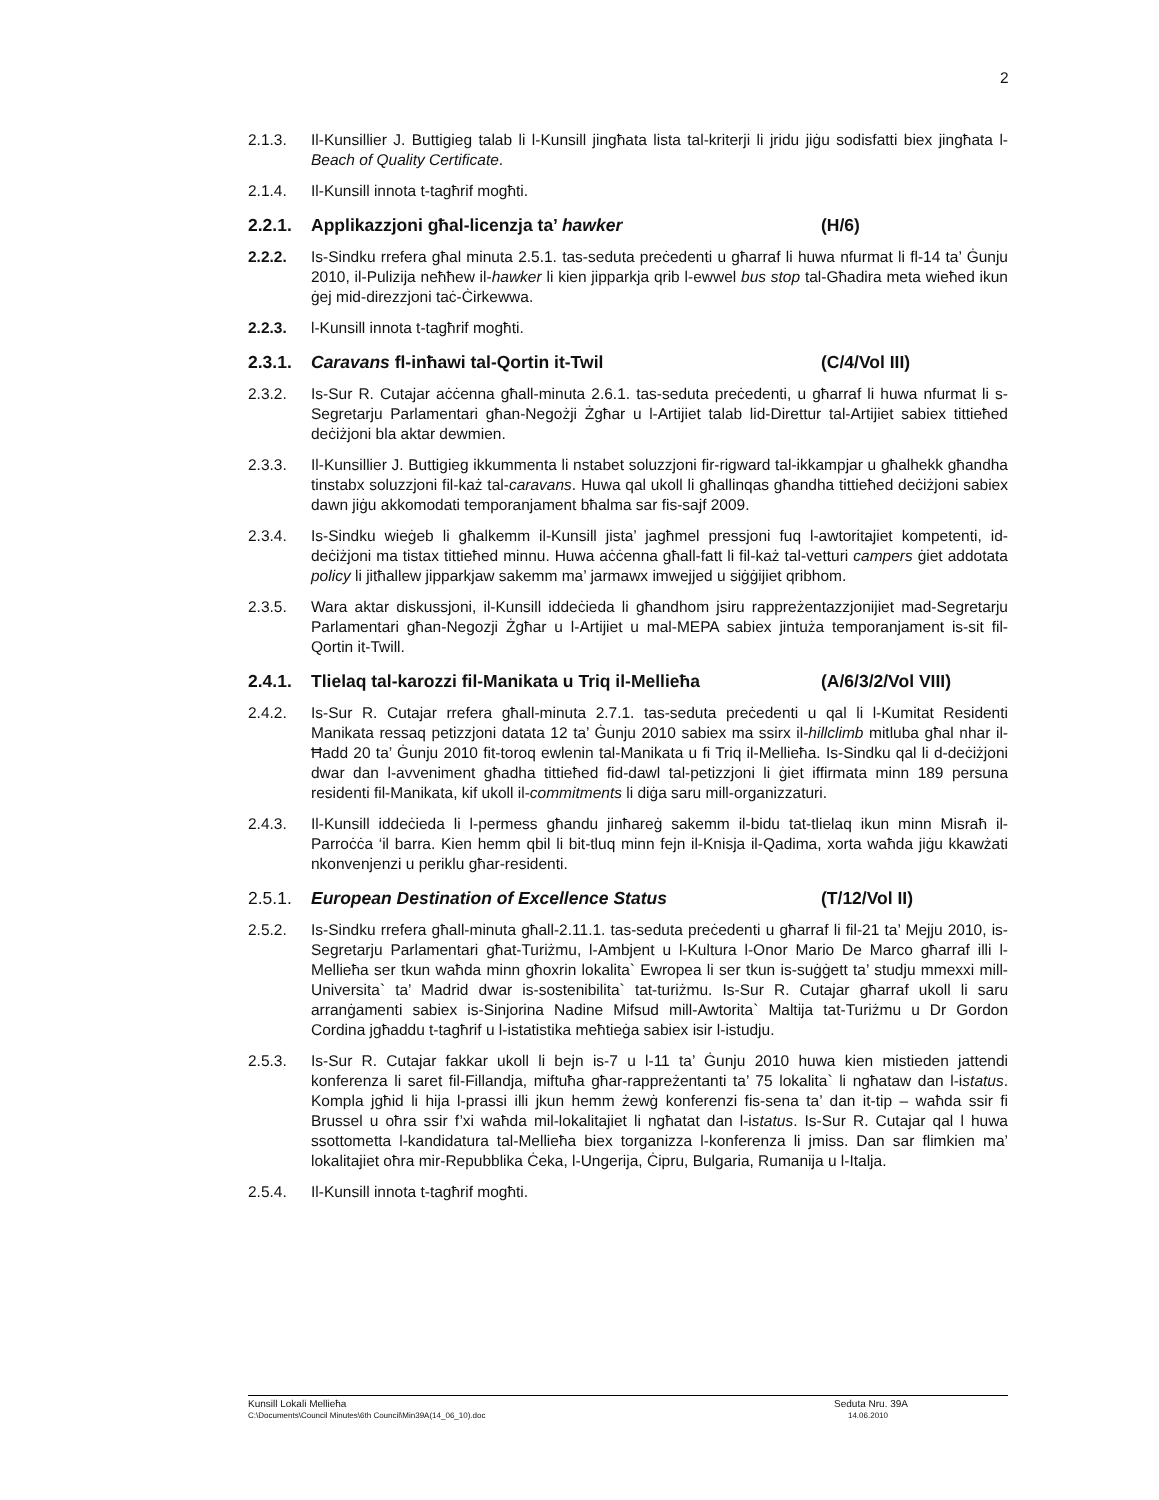2
2.1.3. Il-Kunsillier J. Buttigieg talab li l-Kunsill jingħata lista tal-kriterji li jridu jiġu sodisfatti biex jingħata l-Beach of Quality Certificate.
2.1.4. Il-Kunsill innota t-tagħrif mogħti.
2.2.1. Applikazzjoni għal-licenzja ta’ hawker (H/6)
2.2.2. Is-Sindku rrefera għal minuta 2.5.1. tas-seduta preċedenti u għarraf li huwa nfurmat li fl-14 ta’ Ġunju 2010, il-Pulizija neħħew il-hawker li kien jipparkja qrib l-ewwel bus stop tal-Għadira meta wieħed ikun ġej mid-direzzjoni taċ-Ċirkewwa.
2.2.3. l-Kunsill innota t-tagħrif mogħti.
2.3.1. Caravans fl-inħawi tal-Qortin it-Twil (C/4/Vol III)
2.3.2. Is-Sur R. Cutajar aċċenna għall-minuta 2.6.1. tas-seduta preċedenti, u għarraf li huwa nfurmat li s-Segretarju Parlamentari għan-Negożji Żgħar u l-Artijiet talab lid-Direttur tal-Artijiet sabiex tittieħed deċiżjoni bla aktar dewmien.
2.3.3. Il-Kunsillier J. Buttigieg ikkummenta li nstabet soluzzjoni fir-rigward tal-ikkampjar u għalhekk għandha tinstabx soluzzjoni fil-każ tal-caravans. Huwa qal ukoll li għallinqas għandha tittieħed deċiżjoni sabiex dawn jiġu akkomodati temporanjament bħalma sar fis-sajf 2009.
2.3.4. Is-Sindku wieġeb li għalkemm il-Kunsill jista’ jagħmel pressjoni fuq l-awtoritajiet kompetenti, id-deċiżjoni ma tistax tittieħed minnu. Huwa aċċenna għall-fatt li fil-każ tal-vetturi campers ġiet addotata policy li jitħallew jipparkjaw sakemm ma’ jarmawx imwejjed u siġġijiet qribhom.
2.3.5. Wara aktar diskussjoni, il-Kunsill iddeċieda li għandhom jsiru rappreżentazzjonijiet mad-Segretarju Parlamentari għan-Negozji Żgħar u l-Artijiet u mal-MEPA sabiex jintuża temporanjament is-sit fil-Qortin it-Twill.
2.4.1. Tlielaq tal-karozzi fil-Manikata u Triq il-Mellieħa
(A/6/3/2/Vol VIII)
2.4.2. Is-Sur R. Cutajar rrefera għall-minuta 2.7.1. tas-seduta preċedenti u qal li l-Kumitat Residenti Manikata ressaq petizzjoni datata 12 ta’ Ġunju 2010 sabiex ma ssirx il-hillclimb mitluba għal nhar il-Ħadd 20 ta’ Ġunju 2010 fit-toroq ewlenin tal-Manikata u fi Triq il-Mellieħa. Is-Sindku qal li d-deċiżjoni dwar dan l-avveniment għadha tittieħed fid-dawl tal-petizzjoni li ġiet iffirmata minn 189 persuna residenti fil-Manikata, kif ukoll il-commitments li diġa saru mill-organizzaturi.
2.4.3. Il-Kunsill iddeċieda li l-permess għandu jinħareġ sakemm il-bidu tat-tlielaq ikun minn Misraħ il-Parroċċa ‘il barra. Kien hemm qbil li bit-tluq minn fejn il-Knisja il-Qadima, xorta waħda jiġu kkawżati nkonvenjenzi u periklu għar-residenti.
2.5.1. European Destination of Excellence Status (T/12/Vol II)
2.5.2. Is-Sindku rrefera għall-minuta għall-2.11.1. tas-seduta preċedenti u għarraf li fil-21 ta’ Mejju 2010, is-Segretarju Parlamentari għat-Turiżmu, l-Ambjent u l-Kultura l-Onor Mario De Marco għarraf illi l-Mellieħa ser tkun waħda minn għoxrin lokalita` Ewropea li ser tkun is-suġġett ta’ studju mmexxi mill-Universita` ta’ Madrid dwar is-sostenibilita` tat-turiżmu. Is-Sur R. Cutajar għarraf ukoll li saru arranġamenti sabiex is-Sinjorina Nadine Mifsud mill-Awtorita` Maltija tat-Turiżmu u Dr Gordon Cordina jgħaddu t-tagħrif u l-istatistika meħtieġa sabiex isir l-istudju.
2.5.3. Is-Sur R. Cutajar fakkar ukoll li bejn is-7 u l-11 ta’ Ġunju 2010 huwa kien mistieden jattendi konferenza li saret fil-Fillandja, miftuħa għar-rappreżentanti ta’ 75 lokalita` li ngħataw dan l-istatus. Kompla jgħid li hija l-prassi illi jkun hemm żewġ konferenzi fis-sena ta’ dan it-tip – waħda ssir fi Brussel u oħra ssir f’xi waħda mil-lokalitajiet li ngħatat dan l-istatus. Is-Sur R. Cutajar qal l huwa ssottometta l-kandidatura tal-Mellieħa biex torganizza l-konferenza li jmiss. Dan sar flimkien ma’ lokalitajiet oħra mir-Repubblika Ċeka, l-Ungerija, Ċipru, Bulgaria, Rumanija u l-Italja.
2.5.4. Il-Kunsill innota t-tagħrif mogħti.
Kunsill Lokali Mellieħa Seduta Nru. 39A
C:\Documents\Council Minutes\6th Council\Min39A(14_06_10).doc 14.06.2010